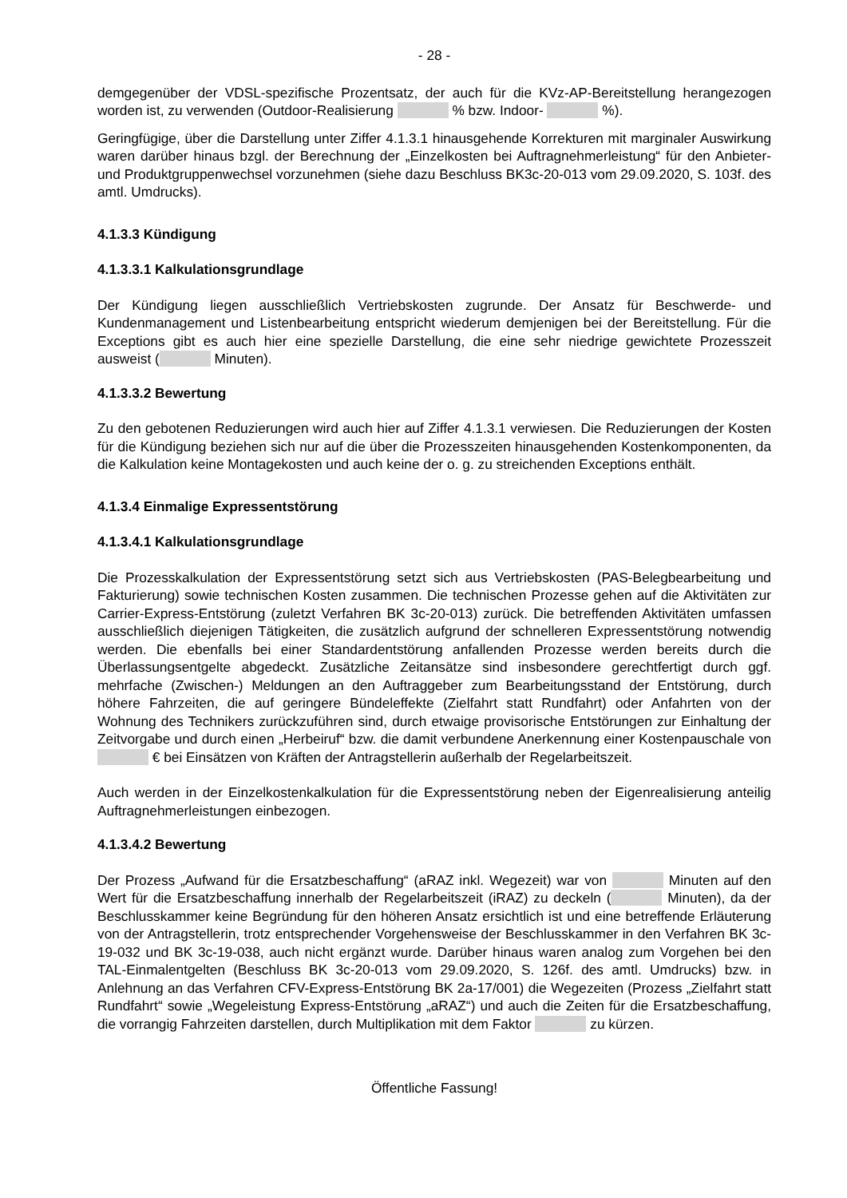- 28 -
demgegenüber der VDSL-spezifische Prozentsatz, der auch für die KVz-AP-Bereitstellung herangezogen worden ist, zu verwenden (Outdoor-Realisierung % bzw. Indoor- %).
Geringfügige, über die Darstellung unter Ziffer 4.1.3.1 hinausgehende Korrekturen mit marginaler Auswirkung waren darüber hinaus bzgl. der Berechnung der „Einzelkosten bei Auftragnehmerleistung“ für den Anbieter- und Produktgruppenwechsel vorzunehmen (siehe dazu Beschluss BK3c-20-013 vom 29.09.2020, S. 103f. des amtl. Umdrucks).
4.1.3.3 Kündigung
4.1.3.3.1 Kalkulationsgrundlage
Der Kündigung liegen ausschließlich Vertriebskosten zugrunde. Der Ansatz für Beschwerde- und Kundenmanagement und Listenbearbeitung entspricht wiederum demjenigen bei der Bereitstellung. Für die Exceptions gibt es auch hier eine spezielle Darstellung, die eine sehr niedrige gewichtete Prozesszeit ausweist ( Minuten).
4.1.3.3.2 Bewertung
Zu den gebotenen Reduzierungen wird auch hier auf Ziffer 4.1.3.1 verwiesen. Die Reduzierungen der Kosten für die Kündigung beziehen sich nur auf die über die Prozesszeiten hinausgehenden Kostenkomponenten, da die Kalkulation keine Montagekosten und auch keine der o. g. zu streichenden Exceptions enthält.
4.1.3.4 Einmalige Expressentstörung
4.1.3.4.1 Kalkulationsgrundlage
Die Prozesskalkulation der Expressentstörung setzt sich aus Vertriebskosten (PAS-Belegbearbeitung und Fakturierung) sowie technischen Kosten zusammen. Die technischen Prozesse gehen auf die Aktivitäten zur Carrier-Express-Entstörung (zuletzt Verfahren BK 3c-20-013) zurück. Die betreffenden Aktivitäten umfassen ausschließlich diejenigen Tätigkeiten, die zusätzlich aufgrund der schnelleren Expressentstörung notwendig werden. Die ebenfalls bei einer Standardentstörung anfallenden Prozesse werden bereits durch die Überlassungsentgelte abgedeckt. Zusätzliche Zeitansätze sind insbesondere gerechtfertigt durch ggf. mehrfache (Zwischen-) Meldungen an den Auftraggeber zum Bearbeitungsstand der Entstörung, durch höhere Fahrzeiten, die auf geringere Bündeleffekte (Zielfahrt statt Rundfahrt) oder Anfahrten von der Wohnung des Technikers zurückzuführen sind, durch etwaige provisorische Entstörungen zur Einhaltung der Zeitvorgabe und durch einen „Herbeiruf“ bzw. die damit verbundene Anerkennung einer Kostenpauschale von € bei Einsätzen von Kräften der Antragstellerin außerhalb der Regelarbeitszeit.
Auch werden in der Einzelkostenkalkulation für die Expressentstörung neben der Eigenrealisierung anteilig Auftragnehmerleistungen einbezogen.
4.1.3.4.2 Bewertung
Der Prozess „Aufwand für die Ersatzbeschaffung“ (aRAZ inkl. Wegezeit) war von Minuten auf den Wert für die Ersatzbeschaffung innerhalb der Regelarbeitszeit (iRAZ) zu deckeln ( Minuten), da der Beschlusskammer keine Begründung für den höheren Ansatz ersichtlich ist und eine betreffende Erläuterung von der Antragstellerin, trotz entsprechender Vorgehensweise der Beschlusskammer in den Verfahren BK 3c-19-032 und BK 3c-19-038, auch nicht ergänzt wurde. Darüber hinaus waren analog zum Vorgehen bei den TAL-Einmalentgelten (Beschluss BK 3c-20-013 vom 29.09.2020, S. 126f. des amtl. Umdrucks) bzw. in Anlehnung an das Verfahren CFV-Express-Entstörung BK 2a-17/001) die Wegezeiten (Prozess „Zielfahrt statt Rundfahrt“ sowie „Wegeleistung Express-Entstörung „aRAZ“) und auch die Zeiten für die Ersatzbeschaffung, die vorrangig Fahrzeiten darstellen, durch Multiplikation mit dem Faktor zu kürzen.
Öffentliche Fassung!